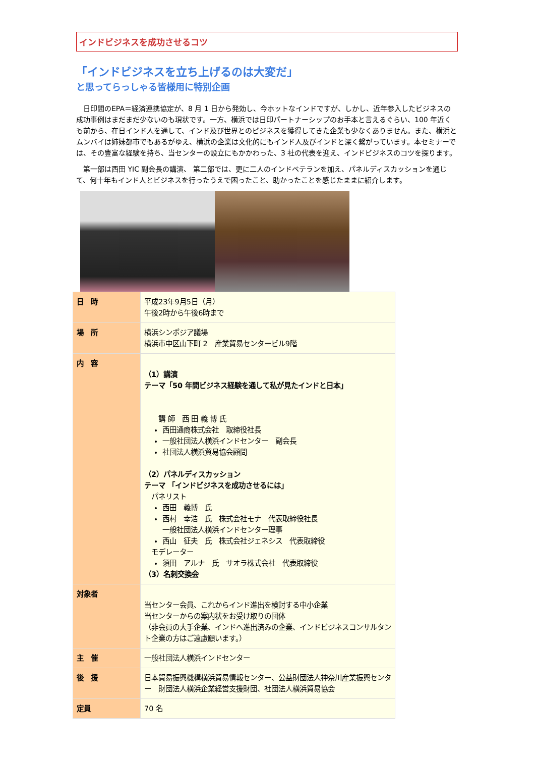インドビジネスを成功させるコツ
「インドビジネスを立ち上げるのは大変だ」
と思ってらっしゃる皆様用に特別企画
日印間のEPA＝経済連携協定が、8 月 1 日から発効し、今ホットなインドですが、しかし、近年参入したビジネスの成功事例はまだまだ少ないのも現状です。一方、横浜では日印パートナーシップのお手本と言えるぐらい、100 年近くも前から、在日インド人を通して、インド及び世界とのビジネスを獲得してきた企業も少なくありません。また、横浜とムンバイは姉妹都市でもあるがゆえ、横浜の企業は文化的にもインド人及びインドと深く繋がっています。本セミナーでは、その豊富な経験を持ち、当センターの設立にもかかわった、3 社の代表を迎え、インドビジネスのコツを探ります。
第一部は西田 YIC 副会長の講演、 第二部では、更に二人のインドベテランを加え、パネルディスカッションを通じて、何十年もインド人とビジネスを行ったうえで困ったこと、助かったことを感じたままに紹介します。
| 日 時 | 平成23年9月5日（月） 午後2時から午後6時まで |
| 場 所 | 横浜シンポジア議場 横浜市中区山下町 2 産業貿易センタービル9階 |
| 内 容 | （1）講演 テーマ「50 年間ビジネス経験を通して私が見たインドと日本」 講 師 西 田 義 博 氏 西田通商株式会社 取締役社長 一般社団法人横浜インドセンター 副会長 社団法人横浜貿易協会顧問 （2）パネルディスカッション テーマ 「インドビジネスを成功させるには」 パネリスト 西田 義博 氏 西村 幸浩 氏 株式会社モナ 代表取締役社長 一般社団法人横浜インドセンター理事 西山 征夫 氏 株式会社ジェネシス 代表取締役 モデレーター 須田 アルナ 氏 サオラ株式会社 代表取締役 （3）名刺交換会 |
| 対象者 | 当センター会員、これからインド進出を検討する中小企業 当センターからの案内状をお受け取りの団体 （非会員の大手企業、インドへ進出済みの企業、インドビジネスコンサルタント企業の方はご遠慮願います。） |
| 主 催 | 一般社団法人横浜インドセンター |
| 後 援 | 日本貿易振興機構横浜貿易情報センター、公益財団法人神奈川産業振興センター 財団法人横浜企業経営支援財団、社団法人横浜貿易協会 |
| 定員 | 70 名 |